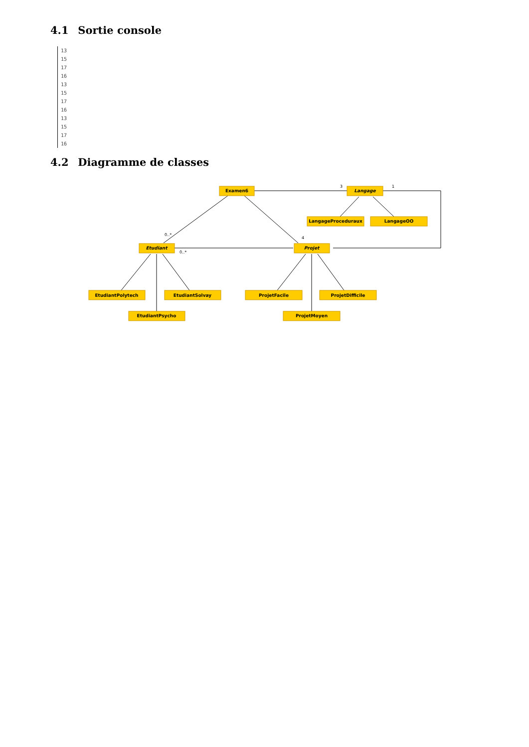4.1 Sortie console
13
15
17
16
13
15
17
16
13
15
17
16
4.2 Diagramme de classes
Examen6
Langage
LangageProceduraux
LangageOO
Etudiant
Projet
EtudiantPolytech
EtudiantSolvay
EtudiantPsycho
ProjetFacile
ProjetDifficile
ProjetMoyen
3
1
0..*
4
0..*